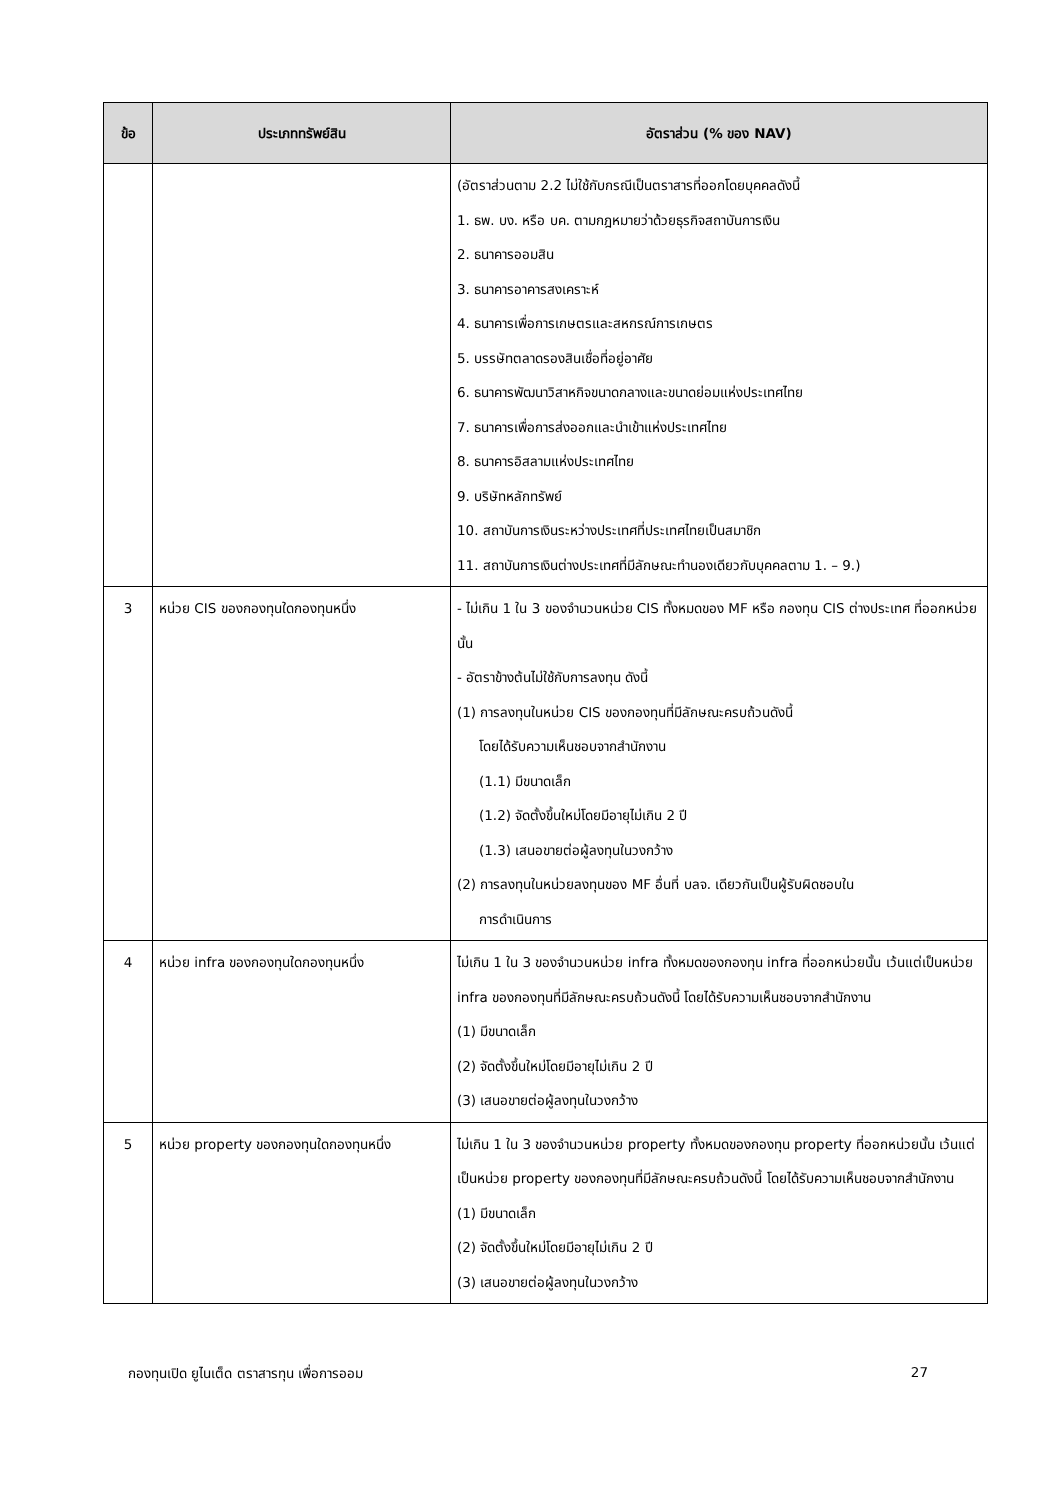| ข้อ | ประเภททรัพย์สิน | อัตราส่วน (% ของ NAV) |
| --- | --- | --- |
| | | (อัตราส่วนตาม 2.2 ไม่ใช้กับกรณีเป็นตราสารที่ออกโดยบุคคลดังนี้ 1. ธพ. บง. หรือ บค. ตามกฎหมายว่าด้วยธุรกิจสถาบันการเงิน 2. ธนาคารออมสิน 3. ธนาคารอาคารสงเคราะห์ 4. ธนาคารเพื่อการเกษตรและสหกรณ์การเกษตร 5. บรรษัทตลาดรองสินเชื่อที่อยู่อาศัย 6. ธนาคารพัฒนาวิสาหกิจขนาดกลางและขนาดย่อมแห่งประเทศไทย 7. ธนาคารเพื่อการส่งออกและนำเข้าแห่งประเทศไทย 8. ธนาคารอิสลามแห่งประเทศไทย 9. บริษัทหลักทรัพย์ 10. สถาบันการเงินระหว่างประเทศที่ประเทศไทยเป็นสมาชิก 11. สถาบันการเงินต่างประเทศที่มีลักษณะทำนองเดียวกับบุคคลตาม 1. – 9.) |
| 3 | หน่วย CIS ของกองทุนใดกองทุนหนึ่ง | - ไม่เกิน 1 ใน 3 ของจำนวนหน่วย CIS ทั้งหมดของ MF หรือ กองทุน CIS ต่างประเทศ ที่ออกหน่วยนั้น - อัตราข้างต้นไม่ใช้กับการลงทุน ดังนี้ (1) การลงทุนในหน่วย CIS ของกองทุนที่มีลักษณะครบถ้วนดังนี้ โดยได้รับความเห็นชอบจากสำนักงาน (1.1) มีขนาดเล็ก (1.2) จัดตั้งขึ้นใหม่โดยมีอายุไม่เกิน 2 ปี (1.3) เสนอขายต่อผู้ลงทุนในวงกว้าง (2) การลงทุนในหน่วยลงทุนของ MF อื่นที่ บลจ. เดียวกันเป็นผู้รับผิดชอบใน การดำเนินการ |
| 4 | หน่วย infra ของกองทุนใดกองทุนหนึ่ง | ไม่เกิน 1 ใน 3 ของจำนวนหน่วย infra ทั้งหมดของกองทุน infra ที่ออกหน่วยนั้น เว้นแต่เป็นหน่วย infra ของกองทุนที่มีลักษณะครบถ้วนดังนี้ โดยได้รับความเห็นชอบจากสำนักงาน (1) มีขนาดเล็ก (2) จัดตั้งขึ้นใหม่โดยมีอายุไม่เกิน 2 ปี (3) เสนอขายต่อผู้ลงทุนในวงกว้าง |
| 5 | หน่วย property ของกองทุนใดกองทุนหนึ่ง | ไม่เกิน 1 ใน 3 ของจำนวนหน่วย property ทั้งหมดของกองทุน property ที่ออกหน่วยนั้น เว้นแต่เป็นหน่วย property ของกองทุนที่มีลักษณะครบถ้วนดังนี้ โดยได้รับความเห็นชอบจากสำนักงาน (1) มีขนาดเล็ก (2) จัดตั้งขึ้นใหม่โดยมีอายุไม่เกิน 2 ปี (3) เสนอขายต่อผู้ลงทุนในวงกว้าง |
กองทุนเปิด ยูไนเต็ด ตราสารทุน เพื่อการออม 27